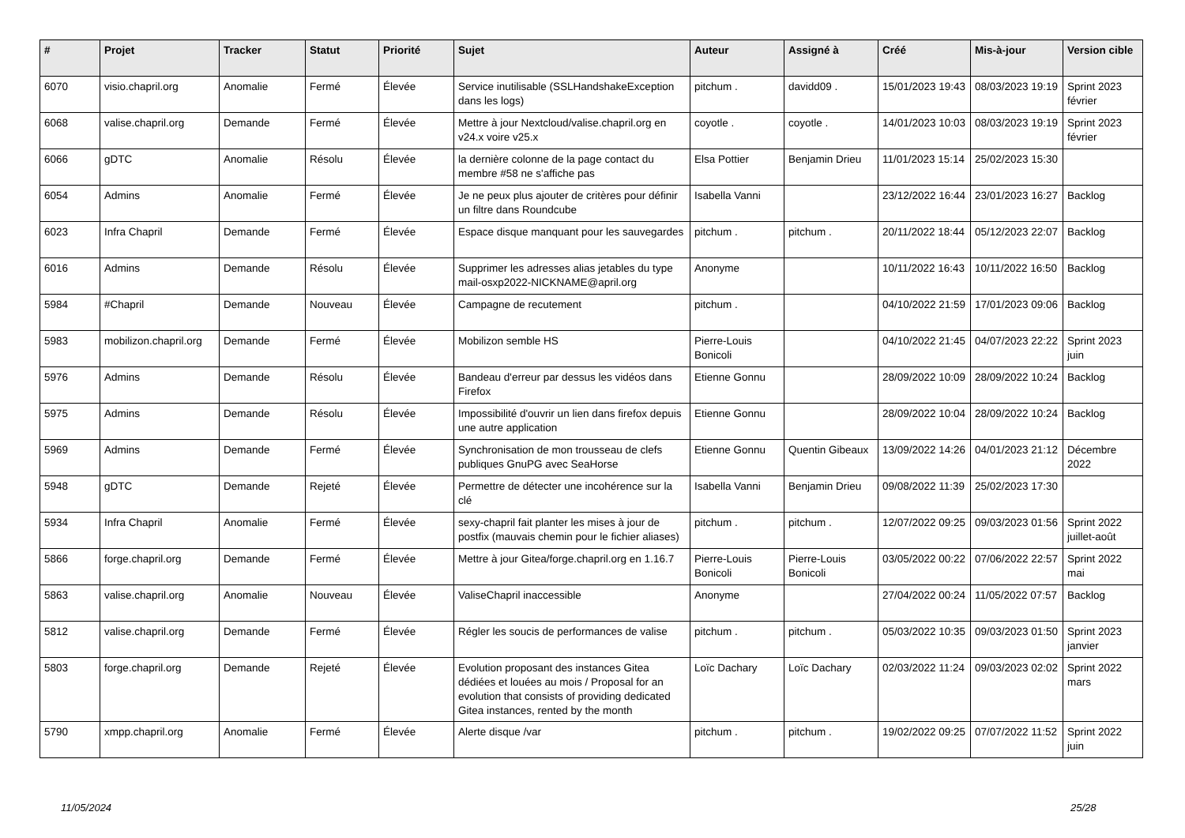| # | Projet | Tracker | Statut | Priorité | Sujet | Auteur | Assigné à | Créé | Mis-à-jour | Version cible |
| --- | --- | --- | --- | --- | --- | --- | --- | --- | --- | --- |
| 6070 | visio.chapril.org | Anomalie | Fermé | Élevée | Service inutilisable (SSLHandshakeException dans les logs) | pitchum . | davidd09 . | 15/01/2023 19:43 | 08/03/2023 19:19 | Sprint 2023 février |
| 6068 | valise.chapril.org | Demande | Fermé | Élevée | Mettre à jour Nextcloud/valise.chapril.org en v24.x voire v25.x | coyotle . | coyotle . | 14/01/2023 10:03 | 08/03/2023 19:19 | Sprint 2023 février |
| 6066 | gDTC | Anomalie | Résolu | Élevée | la dernière colonne de la page contact du membre #58 ne s'affiche pas | Elsa Pottier | Benjamin Drieu | 11/01/2023 15:14 | 25/02/2023 15:30 | |
| 6054 | Admins | Anomalie | Fermé | Élevée | Je ne peux plus ajouter de critères pour définir un filtre dans Roundcube | Isabella Vanni | | 23/12/2022 16:44 | 23/01/2023 16:27 | Backlog |
| 6023 | Infra Chapril | Demande | Fermé | Élevée | Espace disque manquant pour les sauvegardes | pitchum . | pitchum . | 20/11/2022 18:44 | 05/12/2023 22:07 | Backlog |
| 6016 | Admins | Demande | Résolu | Élevée | Supprimer les adresses alias jetables du type mail-osxp2022-NICKNAME@april.org | Anonyme | | 10/11/2022 16:43 | 10/11/2022 16:50 | Backlog |
| 5984 | #Chapril | Demande | Nouveau | Élevée | Campagne de recutement | pitchum . | | 04/10/2022 21:59 | 17/01/2023 09:06 | Backlog |
| 5983 | mobilizon.chapril.org | Demande | Fermé | Élevée | Mobilizon semble HS | Pierre-Louis Bonicoli | | 04/10/2022 21:45 | 04/07/2023 22:22 | Sprint 2023 juin |
| 5976 | Admins | Demande | Résolu | Élevée | Bandeau d'erreur par dessus les vidéos dans Firefox | Etienne Gonnu | | 28/09/2022 10:09 | 28/09/2022 10:24 | Backlog |
| 5975 | Admins | Demande | Résolu | Élevée | Impossibilité d'ouvrir un lien dans firefox depuis une autre application | Etienne Gonnu | | 28/09/2022 10:04 | 28/09/2022 10:24 | Backlog |
| 5969 | Admins | Demande | Fermé | Élevée | Synchronisation de mon trousseau de clefs publiques GnuPG avec SeaHorse | Etienne Gonnu | Quentin Gibeaux | 13/09/2022 14:26 | 04/01/2023 21:12 | Décembre 2022 |
| 5948 | gDTC | Demande | Rejeté | Élevée | Permettre de détecter une incohérence sur la clé | Isabella Vanni | Benjamin Drieu | 09/08/2022 11:39 | 25/02/2023 17:30 | |
| 5934 | Infra Chapril | Anomalie | Fermé | Élevée | sexy-chapril fait planter les mises à jour de postfix (mauvais chemin pour le fichier aliases) | pitchum . | pitchum . | 12/07/2022 09:25 | 09/03/2023 01:56 | Sprint 2022 juillet-août |
| 5866 | forge.chapril.org | Demande | Fermé | Élevée | Mettre à jour Gitea/forge.chapril.org en 1.16.7 | Pierre-Louis Bonicoli | Pierre-Louis Bonicoli | 03/05/2022 00:22 | 07/06/2022 22:57 | Sprint 2022 mai |
| 5863 | valise.chapril.org | Anomalie | Nouveau | Élevée | ValiseChapril inaccessible | Anonyme | | 27/04/2022 00:24 | 11/05/2022 07:57 | Backlog |
| 5812 | valise.chapril.org | Demande | Fermé | Élevée | Régler les soucis de performances de valise | pitchum . | pitchum . | 05/03/2022 10:35 | 09/03/2023 01:50 | Sprint 2023 janvier |
| 5803 | forge.chapril.org | Demande | Rejeté | Élevée | Evolution proposant des instances Gitea dédiées et louées au mois / Proposal for an evolution that consists of providing dedicated Gitea instances, rented by the month | Loïc Dachary | Loïc Dachary | 02/03/2022 11:24 | 09/03/2023 02:02 | Sprint 2022 mars |
| 5790 | xmpp.chapril.org | Anomalie | Fermé | Élevée | Alerte disque /var | pitchum . | pitchum . | 19/02/2022 09:25 | 07/07/2022 11:52 | Sprint 2022 juin |
11/05/2024 25/28